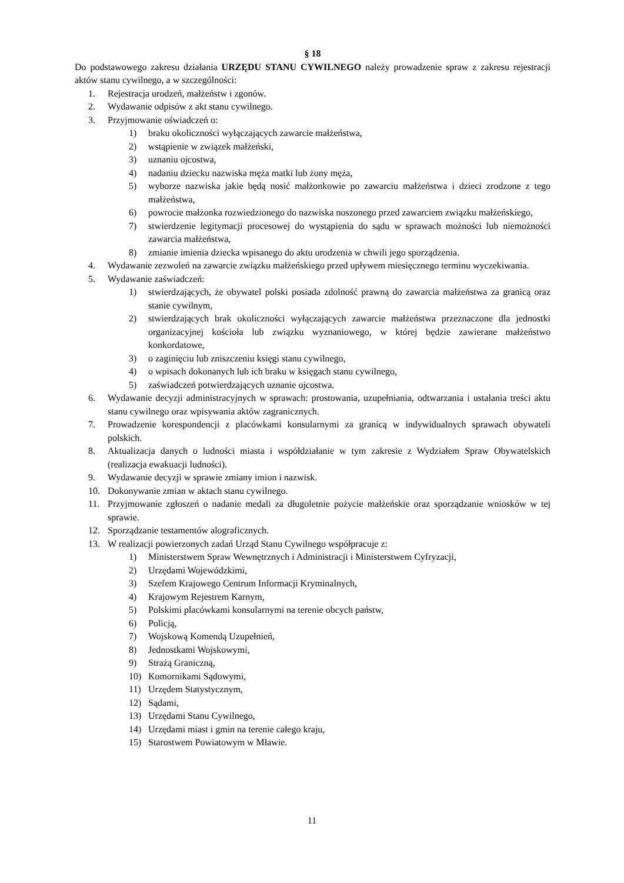§ 18
Do podstawowego zakresu działania URZĘDU STANU CYWILNEGO należy prowadzenie spraw z zakresu rejestracji aktów stanu cywilnego, a w szczególności:
1. Rejestracja urodzeń, małżeństw i zgonów.
2. Wydawanie odpisów z akt stanu cywilnego.
3. Przyjmowanie oświadczeń o:
1) braku okoliczności wyłączających zawarcie małżeństwa,
2) wstąpienie w związek małżeński,
3) uznaniu ojcostwa,
4) nadaniu dziecku nazwiska męża matki lub żony męża,
5) wyborze nazwiska jakie będą nosić małżonkowie po zawarciu małżeństwa i dzieci zrodzone z tego małżeństwa,
6) powrocie małżonka rozwiedzionego do nazwiska noszonego przed zawarciem związku małżeńskiego,
7) stwierdzenie legitymacji procesowej do wystąpienia do sądu w sprawach możności lub niemożności zawarcia małżeństwa,
8) zmianie imienia dziecka wpisanego do aktu urodzenia w chwili jego sporządzenia.
4. Wydawanie zezwoleń na zawarcie związku małżeńskiego przed upływem miesięcznego terminu wyczekiwania.
5. Wydawanie zaświadczeń:
1) stwierdzających, że obywatel polski posiada zdolność prawną do zawarcia małżeństwa za granicą oraz stanie cywilnym,
2) stwierdzających brak okoliczności wyłączających zawarcie małżeństwa przeznaczone dla jednostki organizacyjnej kościoła lub związku wyznaniowego, w której będzie zawierane małżeństwo konkordatowe,
3) o zaginięciu lub zniszczeniu księgi stanu cywilnego,
4) o wpisach dokonanych lub ich braku w księgach stanu cywilnego,
5) zaświadczeń potwierdzających uznanie ojcostwa.
6. Wydawanie decyzji administracyjnych w sprawach: prostowania, uzupełniania, odtwarzania i ustalania treści aktu stanu cywilnego oraz wpisywania aktów zagranicznych.
7. Prowadzenie korespondencji z placówkami konsularnymi za granicą w indywidualnych sprawach obywateli polskich.
8. Aktualizacja danych o ludności miasta i współdziałanie w tym zakresie z Wydziałem Spraw Obywatelskich (realizacja ewakuacji ludności).
9. Wydawanie decyzji w sprawie zmiany imion i nazwisk.
10. Dokonywanie zmian w aktach stanu cywilnego.
11. Przyjmowanie zgłoszeń o nadanie medali za długoletnie pożycie małżeńskie oraz sporządzanie wniosków w tej sprawie.
12. Sporządzanie testamentów alograficznych.
13. W realizacji powierzonych zadań Urząd Stanu Cywilnego współpracuje z:
1) Ministerstwem Spraw Wewnętrznych i Administracji i Ministerstwem Cyfryzacji,
2) Urzędami Wojewódzkimi,
3) Szefem Krajowego Centrum Informacji Kryminalnych,
4) Krajowym Rejestrem Karnym,
5) Polskimi placówkami konsularnymi na terenie obcych państw,
6) Policją,
7) Wojskową Komendą Uzupełnień,
8) Jednostkami Wojskowymi,
9) Strażą Graniczną,
10) Komornikami Sądowymi,
11) Urzędem Statystycznym,
12) Sądami,
13) Urzędami Stanu Cywilnego,
14) Urzędami miast i gmin na terenie całego kraju,
15) Starostwem Powiatowym w Mławie.
11